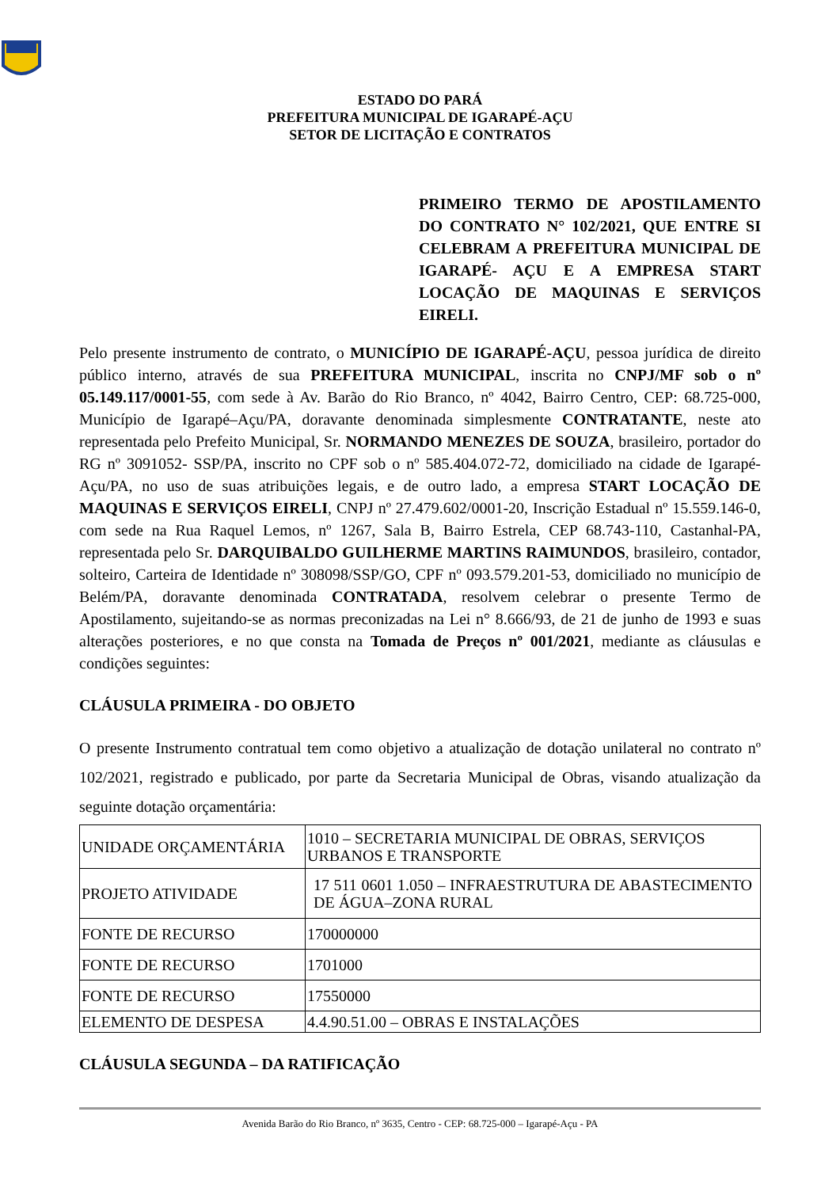ESTADO DO PARÁ
PREFEITURA MUNICIPAL DE IGARAPÉ-AÇU
SETOR DE LICITAÇÃO E CONTRATOS
PRIMEIRO TERMO DE APOSTILAMENTO DO CONTRATO N° 102/2021, QUE ENTRE SI CELEBRAM A PREFEITURA MUNICIPAL DE IGARAPÉ- AÇU E A EMPRESA START LOCAÇÃO DE MAQUINAS E SERVIÇOS EIRELI.
Pelo presente instrumento de contrato, o MUNICÍPIO DE IGARAPÉ-AÇU, pessoa jurídica de direito público interno, através de sua PREFEITURA MUNICIPAL, inscrita no CNPJ/MF sob o nº 05.149.117/0001-55, com sede à Av. Barão do Rio Branco, nº 4042, Bairro Centro, CEP: 68.725-000, Município de Igarapé–Açu/PA, doravante denominada simplesmente CONTRATANTE, neste ato representada pelo Prefeito Municipal, Sr. NORMANDO MENEZES DE SOUZA, brasileiro, portador do RG nº 3091052- SSP/PA, inscrito no CPF sob o nº 585.404.072-72, domiciliado na cidade de Igarapé-Açu/PA, no uso de suas atribuições legais, e de outro lado, a empresa START LOCAÇÃO DE MAQUINAS E SERVIÇOS EIRELI, CNPJ nº 27.479.602/0001-20, Inscrição Estadual nº 15.559.146-0, com sede na Rua Raquel Lemos, nº 1267, Sala B, Bairro Estrela, CEP 68.743-110, Castanhal-PA, representada pelo Sr. DARQUIBALDO GUILHERME MARTINS RAIMUNDOS, brasileiro, contador, solteiro, Carteira de Identidade nº 308098/SSP/GO, CPF nº 093.579.201-53, domiciliado no município de Belém/PA, doravante denominada CONTRATADA, resolvem celebrar o presente Termo de Apostilamento, sujeitando-se as normas preconizadas na Lei n° 8.666/93, de 21 de junho de 1993 e suas alterações posteriores, e no que consta na Tomada de Preços nº 001/2021, mediante as cláusulas e condições seguintes:
CLÁUSULA PRIMEIRA - DO OBJETO
O presente Instrumento contratual tem como objetivo a atualização de dotação unilateral no contrato nº 102/2021, registrado e publicado, por parte da Secretaria Municipal de Obras, visando atualização da seguinte dotação orçamentária:
| UNIDADE ORÇAMENTÁRIA | 1010 – SECRETARIA MUNICIPAL DE OBRAS, SERVIÇOS URBANOS E TRANSPORTE |
| PROJETO ATIVIDADE | 17 511 0601 1.050 – INFRAESTRUTURA DE ABASTECIMENTO DE ÁGUA–ZONA RURAL |
| FONTE DE RECURSO | 170000000 |
| FONTE DE RECURSO | 1701000 |
| FONTE DE RECURSO | 17550000 |
| ELEMENTO DE DESPESA | 4.4.90.51.00 – OBRAS E INSTALAÇÕES |
CLÁUSULA SEGUNDA – DA RATIFICAÇÃO
Avenida Barão do Rio Branco, nº 3635, Centro - CEP: 68.725-000 – Igarapé-Açu - PA